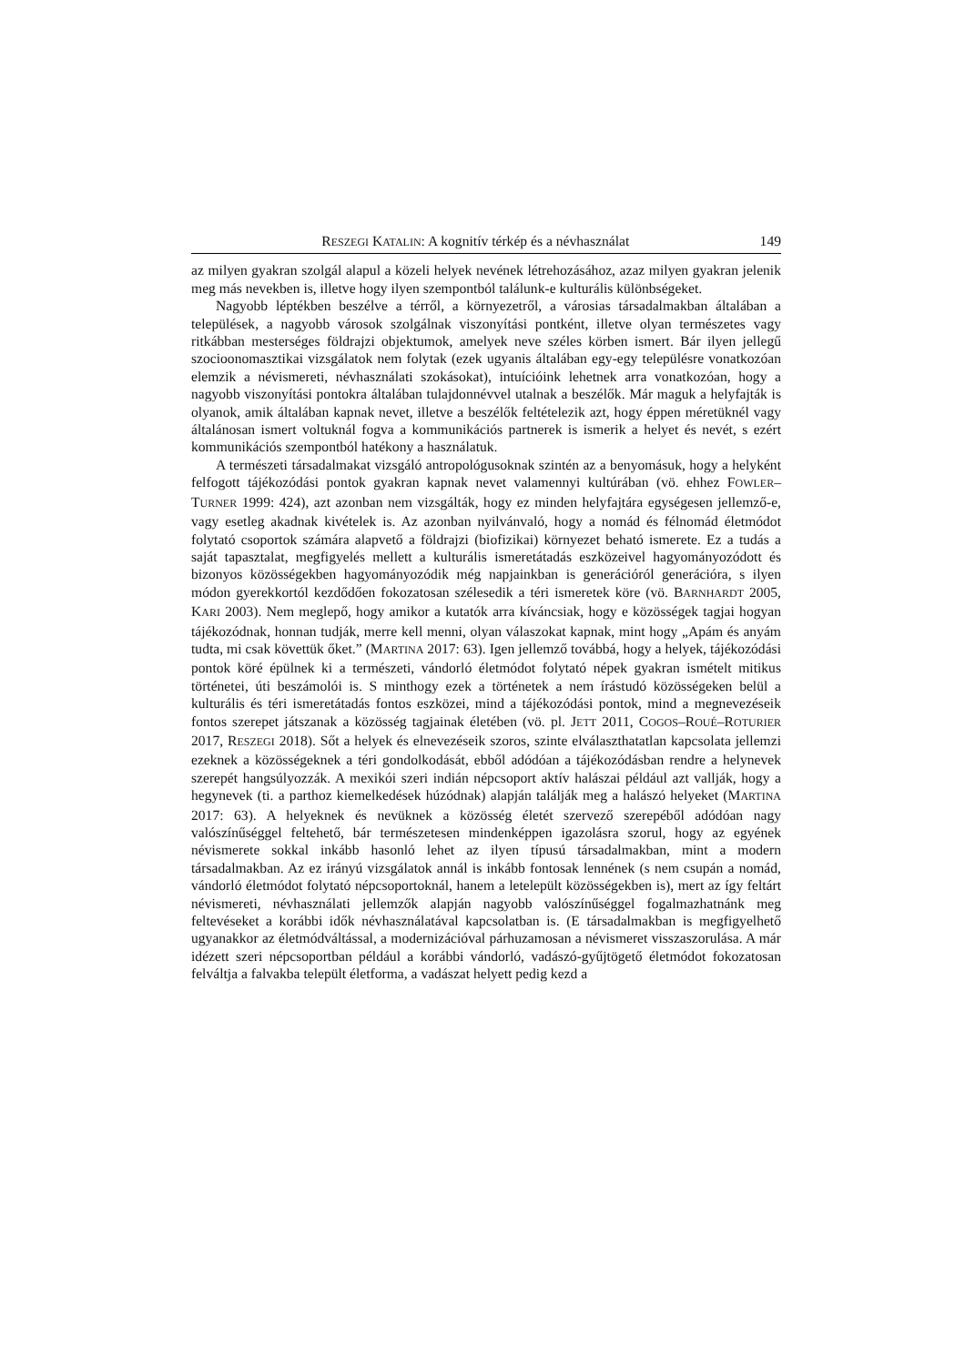RESZEGI KATALIN: A kognitív térkép és a névhasználat 149
az milyen gyakran szolgál alapul a közeli helyek nevének létrehozásához, azaz milyen gyakran jelenik meg más nevekben is, illetve hogy ilyen szempontból találunk-e kulturális különbségeket.
Nagyobb léptékben beszélve a térről, a környezetről, a városias társadalmakban általában a települések, a nagyobb városok szolgálnak viszonyítási pontként, illetve olyan természetes vagy ritkábban mesterséges földrajzi objektumok, amelyek neve széles körben ismert. Bár ilyen jellegű szocioonomasztikai vizsgálatok nem folytak (ezek ugyanis általában egy-egy településre vonatkozóan elemzik a névismereti, névhasználati szokásokat), intuícióink lehetnek arra vonatkozóan, hogy a nagyobb viszonyítási pontokra általában tulajdonnévvel utalnak a beszélők. Már maguk a helyfajták is olyanok, amik általában kapnak nevet, illetve a beszélők feltételezik azt, hogy éppen méretüknél vagy általánosan ismert voltuknál fogva a kommunikációs partnerek is ismerik a helyet és nevét, s ezért kommunikációs szempontból hatékony a használatuk.
A természeti társadalmakat vizsgáló antropológusoknak szintén az a benyomásuk, hogy a helyként felfogott tájékozódási pontok gyakran kapnak nevet valamennyi kultúrában (vö. ehhez FOWLER–TURNER 1999: 424), azt azonban nem vizsgálták, hogy ez minden helyfajtára egységesen jellemző-e, vagy esetleg akadnak kivételek is. Az azonban nyilvánvaló, hogy a nomád és félnomád életmódot folytató csoportok számára alapvető a földrajzi (biofizikai) környezet beható ismerete. Ez a tudás a saját tapasztalat, megfigyelés mellett a kulturális ismeretátadás eszközeivel hagyományozódott és bizonyos közösségekben hagyományozódik még napjainkban is generációról generációra, s ilyen módon gyerekkortól kezdődően fokozatosan szélesedik a téri ismeretek köre (vö. BARNHARDT 2005, KARI 2003). Nem meglepő, hogy amikor a kutatók arra kíváncsiak, hogy e közösségek tagjai hogyan tájékozódnak, honnan tudják, merre kell menni, olyan válaszokat kapnak, mint hogy „Apám és anyám tudta, mi csak követtük őket.” (MARTINA 2017: 63). Igen jellemző továbbá, hogy a helyek, tájékozódási pontok köré épülnek ki a természeti, vándorló életmódot folytató népek gyakran ismételt mitikus történetei, úti beszámolói is. S minthogy ezek a történetek a nem írástudó közösségeken belül a kulturális és téri ismeretátadás fontos eszközei, mind a tájékozódási pontok, mind a megnevezéseik fontos szerepet játszanak a közösség tagjainak életében (vö. pl. JETT 2011, COGOS–ROUÉ–ROTURIER 2017, RESZEGI 2018). Sőt a helyek és elnevezéseik szoros, szinte elválaszthatatlan kapcsolata jellemzi ezeknek a közösségeknek a téri gondolkodását, ebből adódóan a tájékozódásban rendre a helynevek szerepét hangsúlyozzák. A mexikói szeri indián népcsoport aktív halászai például azt vallják, hogy a hegynevek (ti. a parthoz kiemelkedések húzódnak) alapján találják meg a halászó helyeket (MARTINA 2017: 63). A helyeknek és nevüknek a közösség életét szervező szerepéből adódóan nagy valószínűséggel feltehető, bár természetesen mindenképpen igazolásra szorul, hogy az egyének névismerete sokkal inkább hasonló lehet az ilyen típusú társadalmakban, mint a modern társadalmakban. Az ez irányú vizsgálatok annál is inkább fontosak lennének (s nem csupán a nomád, vándorló életmódot folytató népcsoportoknál, hanem a letelepült közösségekben is), mert az így feltárt névismereti, névhasználati jellemzők alapján nagyobb valószínűséggel fogalmazhatnánk meg feltevéseket a korábbi idők névhasználatával kapcsolatban is. (E társadalmakban is megfigyelhető ugyanakkor az életmódváltással, a modernizációval párhuzamosan a névismeret visszaszorulása. A már idézett szeri népcsoportban például a korábbi vándorló, vadászó-gyűjtögető életmódot fokozatosan felváltja a falvakba települt életforma, a vadászat helyett pedig kezd a